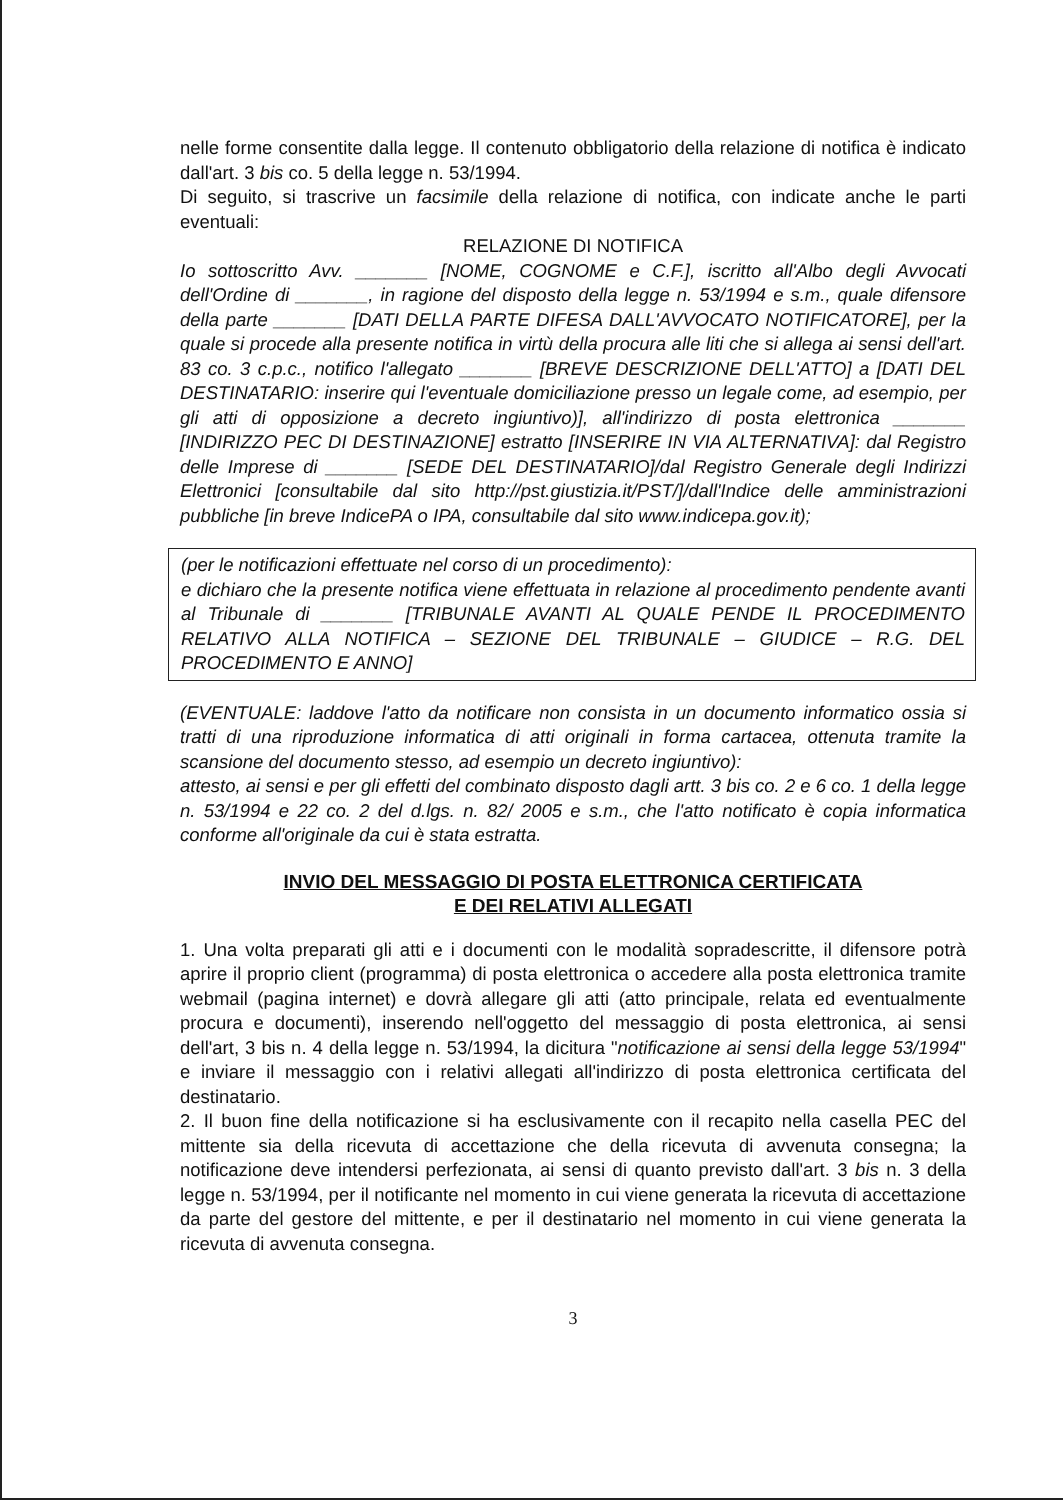nelle forme consentite dalla legge. Il contenuto obbligatorio della relazione di notifica è indicato dall'art. 3 bis co. 5 della legge n. 53/1994.
Di seguito, si trascrive un facsimile della relazione di notifica, con indicate anche le parti eventuali:
RELAZIONE DI NOTIFICA
Io sottoscritto Avv. _______ [NOME, COGNOME e C.F.], iscritto all'Albo degli Avvocati dell'Ordine di _______, in ragione del disposto della legge n. 53/1994 e s.m., quale difensore della parte _______ [DATI DELLA PARTE DIFESA DALL'AVVOCATO NOTIFICATORE], per la quale si procede alla presente notifica in virtù della procura alle liti che si allega ai sensi dell'art. 83 co. 3 c.p.c., notifico l'allegato _______ [BREVE DESCRIZIONE DELL'ATTO] a [DATI DEL DESTINATARIO: inserire qui l'eventuale domiciliazione presso un legale come, ad esempio, per gli atti di opposizione a decreto ingiuntivo)], all'indirizzo di posta elettronica _______ [INDIRIZZO PEC DI DESTINAZIONE] estratto [INSERIRE IN VIA ALTERNATIVA]: dal Registro delle Imprese di _______ [SEDE DEL DESTINATARIO]/dal Registro Generale degli Indirizzi Elettronici [consultabile dal sito http://pst.giustizia.it/PST/]/dall'Indice delle amministrazioni pubbliche [in breve IndicePA o IPA, consultabile dal sito www.indicepa.gov.it);
(per le notificazioni effettuate nel corso di un procedimento):
e dichiaro che la presente notifica viene effettuata in relazione al procedimento pendente avanti al Tribunale di _______ [TRIBUNALE AVANTI AL QUALE PENDE IL PROCEDIMENTO RELATIVO ALLA NOTIFICA – SEZIONE DEL TRIBUNALE – GIUDICE – R.G. DEL PROCEDIMENTO E ANNO]
(EVENTUALE: laddove l'atto da notificare non consista in un documento informatico ossia si tratti di una riproduzione informatica di atti originali in forma cartacea, ottenuta tramite la scansione del documento stesso, ad esempio un decreto ingiuntivo):
attesto, ai sensi e per gli effetti del combinato disposto dagli artt. 3 bis co. 2 e 6 co. 1 della legge n. 53/1994 e 22 co. 2 del d.lgs. n. 82/ 2005 e s.m., che l'atto notificato è copia informatica conforme all'originale da cui è stata estratta.
INVIO DEL MESSAGGIO DI POSTA ELETTRONICA CERTIFICATA
E DEI RELATIVI ALLEGATI
1. Una volta preparati gli atti e i documenti con le modalità sopradescritte, il difensore potrà aprire il proprio client (programma) di posta elettronica o accedere alla posta elettronica tramite webmail (pagina internet) e dovrà allegare gli atti (atto principale, relata ed eventualmente procura e documenti), inserendo nell'oggetto del messaggio di posta elettronica, ai sensi dell'art, 3 bis n. 4 della legge n. 53/1994, la dicitura "notificazione ai sensi della legge 53/1994" e inviare il messaggio con i relativi allegati all'indirizzo di posta elettronica certificata del destinatario.
2. Il buon fine della notificazione si ha esclusivamente con il recapito nella casella PEC del mittente sia della ricevuta di accettazione che della ricevuta di avvenuta consegna; la notificazione deve intendersi perfezionata, ai sensi di quanto previsto dall'art. 3 bis n. 3 della legge n. 53/1994, per il notificante nel momento in cui viene generata la ricevuta di accettazione da parte del gestore del mittente, e per il destinatario nel momento in cui viene generata la ricevuta di avvenuta consegna.
3